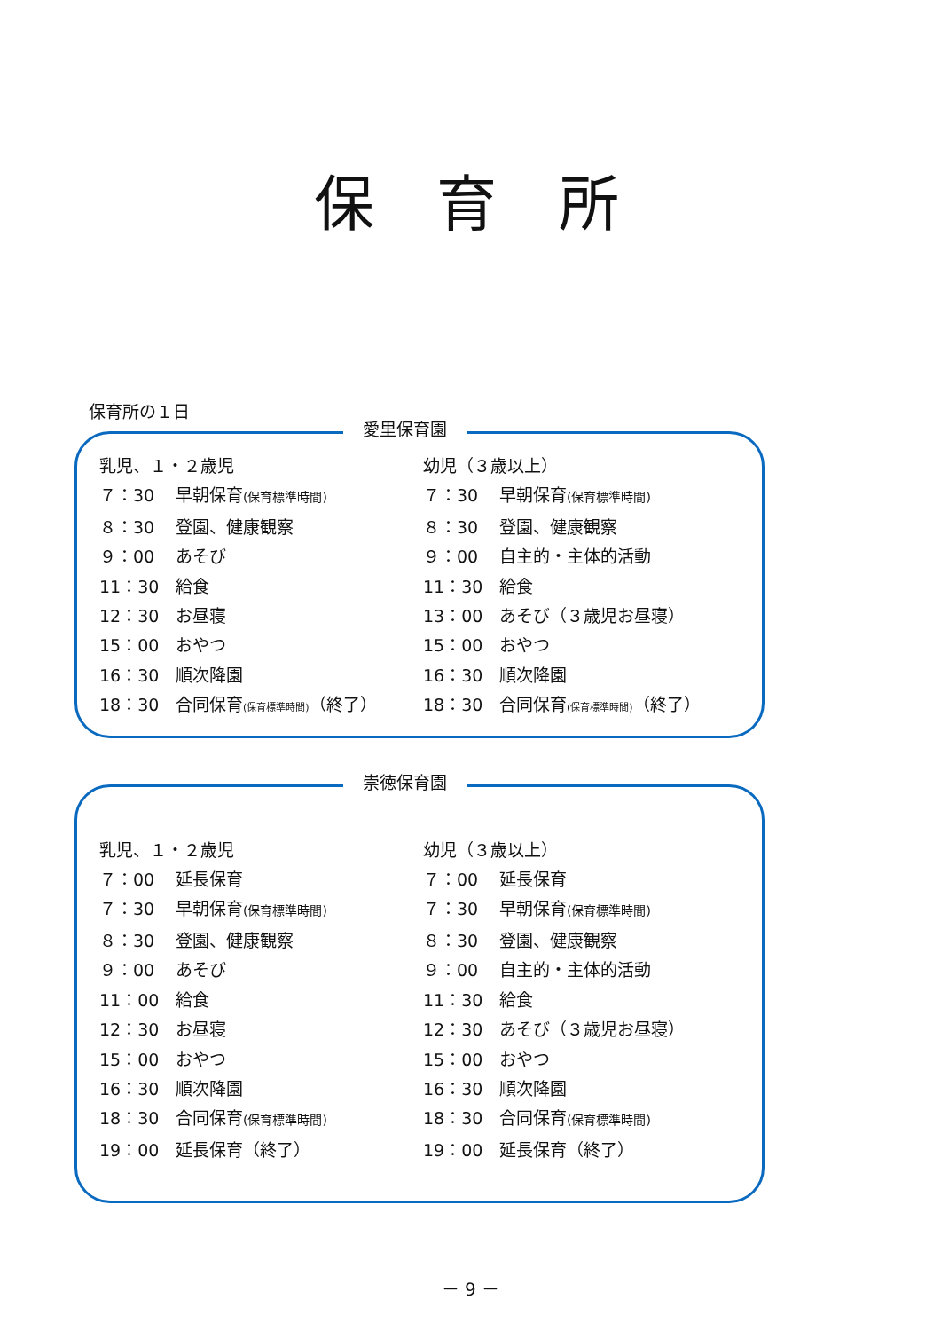保育所
保育所の１日
愛里保育園
乳児、１・２歳児
７：30 早朝保育(保育標準時間)
８：30 登園、健康観察
９：00 あそび
11：30 給食
12：30 お昼寝
15：00 おやつ
16：30 順次降園
18：30 合同保育(保育標準時間)（終了）
幼児（３歳以上）
７：30 早朝保育(保育標準時間)
８：30 登園、健康観察
９：00 自主的・主体的活動
11：30 給食
13：00 あそび（３歳児お昼寝）
15：00 おやつ
16：30 順次降園
18：30 合同保育(保育標準時間)（終了）
崇徳保育園
乳児、１・２歳児
７：00 延長保育
７：30 早朝保育(保育標準時間)
８：30 登園、健康観察
９：00 あそび
11：00 給食
12：30 お昼寝
15：00 おやつ
16：30 順次降園
18：30 合同保育(保育標準時間)
19：00 延長保育（終了）
幼児（３歳以上）
７：00 延長保育
７：30 早朝保育(保育標準時間)
８：30 登園、健康観察
９：00 自主的・主体的活動
11：30 給食
12：30 あそび（３歳児お昼寝）
15：00 おやつ
16：30 順次降園
18：30 合同保育(保育標準時間)
19：00 延長保育（終了）
－ 9 －